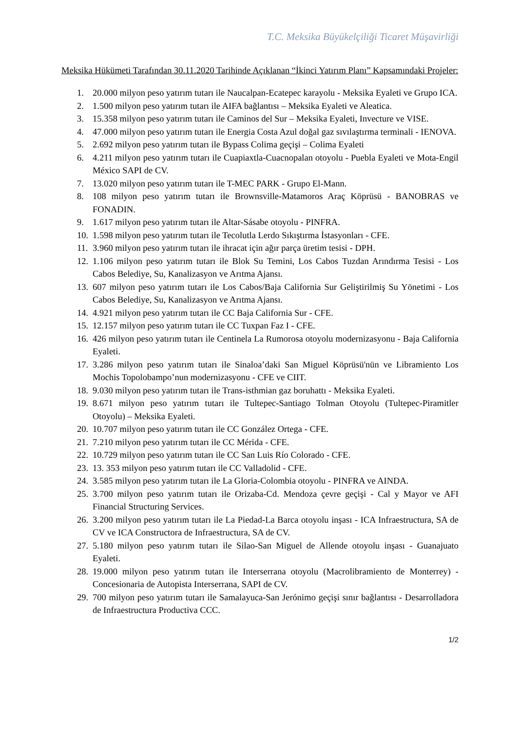T.C. Meksika Büyükelçiliği Ticaret Müşavirliği
Meksika Hükümeti Tarafından 30.11.2020 Tarihinde Açıklanan “İkinci Yatırım Planı” Kapsamındaki Projeler:
1. 20.000 milyon peso yatırım tutarı ile Naucalpan-Ecatepec karayolu - Meksika Eyaleti ve Grupo ICA.
2. 1.500 milyon peso yatırım tutarı ile AIFA bağlantısı – Meksika Eyaleti ve Aleatica.
3. 15.358 milyon peso yatırım tutarı ile Caminos del Sur – Meksika Eyaleti, Invecture ve VISE.
4. 47.000 milyon peso yatırım tutarı ile Energia Costa Azul doğal gaz sıvılaştırma terminali - IENOVA.
5. 2.692 milyon peso yatırım tutarı ile Bypass Colima geçişi – Colima Eyaleti
6. 4.211 milyon peso yatırım tutarı ile Cuapiaxtla-Cuacnopalan otoyolu - Puebla Eyaleti ve Mota-Engil México SAPI de CV.
7. 13.020 milyon peso yatırım tutarı ile T-MEC PARK - Grupo El-Mann.
8. 108 milyon peso yatırım tutarı ile Brownsville-Matamoros Araç Köprüsü - BANOBRAS ve FONADIN.
9. 1.617 milyon peso yatırım tutarı ile Altar-Sásabe otoyolu - PINFRA.
10. 1.598 milyon peso yatırım tutarı ile Tecolutla Lerdo Sıkıştırma İstasyonları - CFE.
11. 3.960 milyon peso yatırım tutarı ile ihracat için ağır parça üretim tesisi - DPH.
12. 1.106 milyon peso yatırım tutarı ile Blok Su Temini, Los Cabos Tuzdan Arındırma Tesisi - Los Cabos Belediye, Su, Kanalizasyon ve Arıtma Ajansı.
13. 607 milyon peso yatırım tutarı ile Los Cabos/Baja California Sur Geliştirilmiş Su Yönetimi - Los Cabos Belediye, Su, Kanalizasyon ve Arıtma Ajansı.
14. 4.921 milyon peso yatırım tutarı ile CC Baja California Sur - CFE.
15. 12.157 milyon peso yatırım tutarı ile CC Tuxpan Faz I - CFE.
16. 426 milyon peso yatırım tutarı ile Centinela La Rumorosa otoyolu modernizasyonu - Baja California Eyaleti.
17. 3.286 milyon peso yatırım tutarı ile Sinaloa’daki San Miguel Köprüsü'nün ve Libramiento Los Mochis Topolobampo’nun modernizasyonu - CFE ve CIIT.
18. 9.030 milyon peso yatırım tutarı ile Trans-isthmian gaz boruhattı - Meksika Eyaleti.
19. 8.671 milyon peso yatırım tutarı ile Tultepec-Santiago Tolman Otoyolu (Tultepec-Piramitler Otoyolu) – Meksika Eyaleti.
20. 10.707 milyon peso yatırım tutarı ile CC González Ortega - CFE.
21. 7.210 milyon peso yatırım tutarı ile CC Mérida - CFE.
22. 10.729 milyon peso yatırım tutarı ile CC San Luis Río Colorado - CFE.
23. 13. 353 milyon peso yatırım tutarı ile CC Valladolid - CFE.
24. 3.585 milyon peso yatırım tutarı ile La Gloria-Colombia otoyolu - PINFRA ve AINDA.
25. 3.700 milyon peso yatırım tutarı ile Orizaba-Cd. Mendoza çevre geçişi - Cal y Mayor ve AFI Financial Structuring Services.
26. 3.200 milyon peso yatırım tutarı ile La Piedad-La Barca otoyolu inşası - ICA Infraestructura, SA de CV ve ICA Constructora de Infraestructura, SA de CV.
27. 5.180 milyon peso yatırım tutarı ile Silao-San Miguel de Allende otoyolu inşası - Guanajuato Eyaleti.
28. 19.000 milyon peso yatırım tutarı ile Interserrana otoyolu (Macrolibramiento de Monterrey) - Concesionaria de Autopista Interserrana, SAPI de CV.
29. 700 milyon peso yatırım tutarı ile Samalayuca-San Jerónimo geçişi sınır bağlantısı - Desarrolladora de Infraestructura Productiva CCC.
1/2